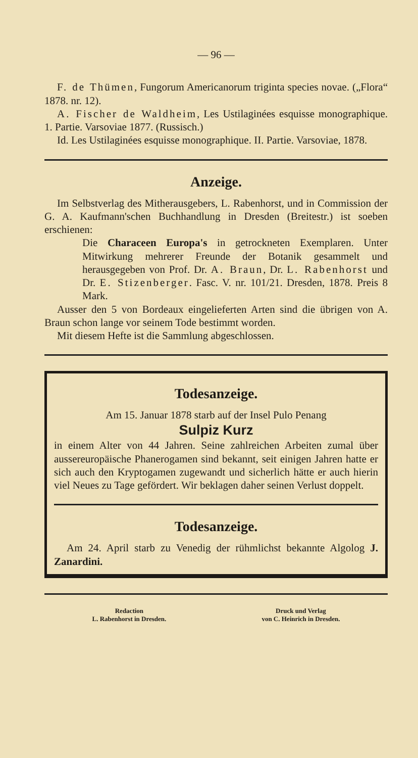— 96 —
F. de Thümen, Fungorum Americanorum triginta species novae. („Flora“ 1878. nr. 12).
A. Fischer de Waldheim, Les Ustilaginées esquisse monographique. 1. Partie. Varsoviae 1877. (Russisch.)
Id. Les Ustilaginées esquisse monographique. II. Partie. Varsoviae, 1878.
Anzeige.
Im Selbstverlag des Mitherausgebers, L. Rabenhorst, und in Commission der G. A. Kaufmann'schen Buchhandlung in Dresden (Breitestr.) ist soeben erschienen:
Die Characeen Europa's in getrockneten Exemplaren. Unter Mitwirkung mehrerer Freunde der Botanik gesammelt und herausgegeben von Prof. Dr. A. Braun, Dr. L. Rabenhorst und Dr. E. Stizenberger. Fasc. V. nr. 101/21. Dresden, 1878. Preis 8 Mark.
Ausser den 5 von Bordeaux eingelieferten Arten sind die übrigen von A. Braun schon lange vor seinem Tode bestimmt worden.
Mit diesem Hefte ist die Sammlung abgeschlossen.
Todesanzeige.
Am 15. Januar 1878 starb auf der Insel Pulo Penang
Sulpiz Kurz
in einem Alter von 44 Jahren. Seine zahlreichen Arbeiten zumal über aussereuropäische Phanerogamen sind bekannt, seit einigen Jahren hatte er sich auch den Kryptogamen zugewandt und sicherlich hätte er auch hierin viel Neues zu Tage gefördert. Wir beklagen daher seinen Verlust doppelt.
Todesanzeige.
Am 24. April starb zu Venedig der rühmlichst bekannte Algolog J. Zanardini.
Redaction
L. Rabenhorst in Dresden.
Druck und Verlag
von C. Heinrich in Dresden.